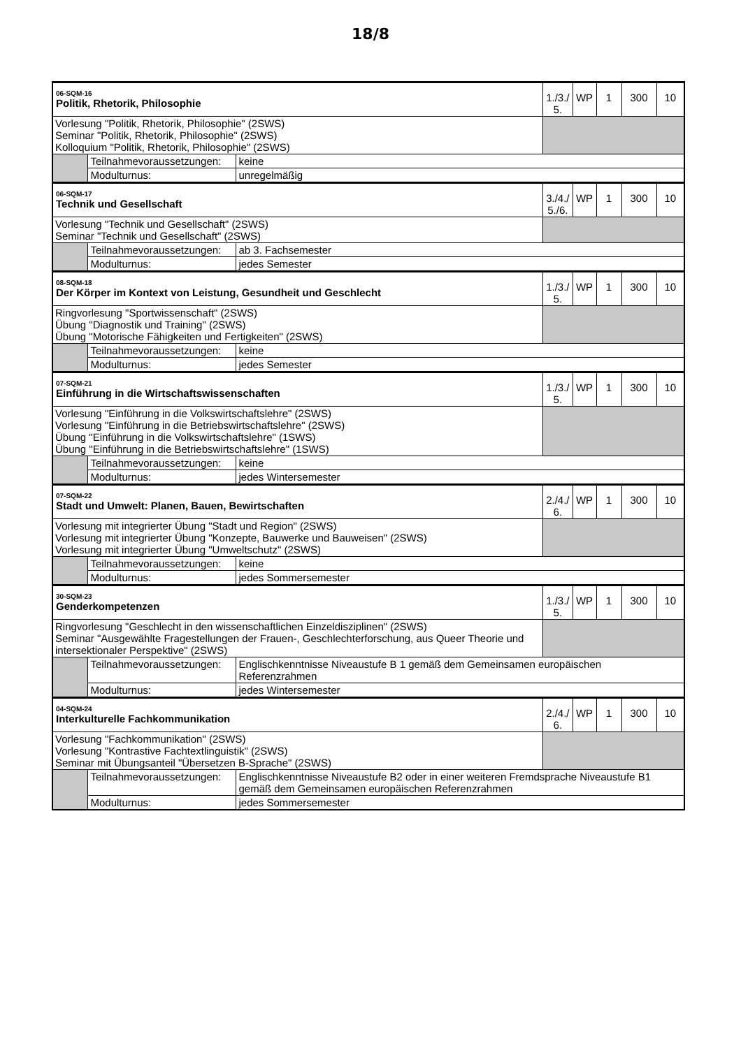18/8
| 06-SQM-16 Politik, Rhetorik, Philosophie | | | 1./3./ 5. | WP | 1 | 300 | 10 |
| Vorlesung "Politik, Rhetorik, Philosophie" (2SWS) Seminar "Politik, Rhetorik, Philosophie" (2SWS) Kolloquium "Politik, Rhetorik, Philosophie" (2SWS) | | | | | | | |
| | Teilnahmevoraussetzungen: | keine | | | | | |
| | Modulturnus: | unregelmäßig | | | | | |
| 06-SQM-17 Technik und Gesellschaft | | | 3./4./ 5./6. | WP | 1 | 300 | 10 |
| Vorlesung "Technik und Gesellschaft" (2SWS) Seminar "Technik und Gesellschaft" (2SWS) | | | | | | | |
| | Teilnahmevoraussetzungen: | ab 3. Fachsemester | | | | | |
| | Modulturnus: | jedes Semester | | | | | |
| 08-SQM-18 Der Körper im Kontext von Leistung, Gesundheit und Geschlecht | | | 1./3./ 5. | WP | 1 | 300 | 10 |
| Ringvorlesung "Sportwissenschaft" (2SWS) Übung "Diagnostik und Training" (2SWS) Übung "Motorische Fähigkeiten und Fertigkeiten" (2SWS) | | | | | | | |
| | Teilnahmevoraussetzungen: | keine | | | | | |
| | Modulturnus: | jedes Semester | | | | | |
| 07-SQM-21 Einführung in die Wirtschaftswissenschaften | | | 1./3./ 5. | WP | 1 | 300 | 10 |
| Vorlesung "Einführung in die Volkswirtschaftslehre" (2SWS) Vorlesung "Einführung in die Betriebswirtschaftslehre" (2SWS) Übung "Einführung in die Volkswirtschaftslehre" (1SWS) Übung "Einführung in die Betriebswirtschaftslehre" (1SWS) | | | | | | | |
| | Teilnahmevoraussetzungen: | keine | | | | | |
| | Modulturnus: | jedes Wintersemester | | | | | |
| 07-SQM-22 Stadt und Umwelt: Planen, Bauen, Bewirtschaften | | | 2./4./ 6. | WP | 1 | 300 | 10 |
| Vorlesung mit integrierter Übung "Stadt und Region" (2SWS) Vorlesung mit integrierter Übung "Konzepte, Bauwerke und Bauweisen" (2SWS) Vorlesung mit integrierter Übung "Umweltschutz" (2SWS) | | | | | | | |
| | Teilnahmevoraussetzungen: | keine | | | | | |
| | Modulturnus: | jedes Sommersemester | | | | | |
| 30-SQM-23 Genderkompetenzen | | | 1./3./ 5. | WP | 1 | 300 | 10 |
| Ringvorlesung "Geschlecht in den wissenschaftlichen Einzeldisziplinen" (2SWS) Seminar "Ausgewählte Fragestellungen der Frauen-, Geschlechterforschung, aus Queer Theorie und intersektionaler Perspektive" (2SWS) | | | | | | | |
| | Teilnahmevoraussetzungen: | Englischkenntnisse Niveaustufe B 1 gemäß dem Gemeinsamen europäischen Referenzrahmen | | | | | |
| | Modulturnus: | jedes Wintersemester | | | | | |
| 04-SQM-24 Interkulturelle Fachkommunikation | | | 2./4./ 6. | WP | 1 | 300 | 10 |
| Vorlesung "Fachkommunikation" (2SWS) Vorlesung "Kontrastive Fachtextlinguistik" (2SWS) Seminar mit Übungsanteil "Übersetzen B-Sprache" (2SWS) | | | | | | | |
| | Teilnahmevoraussetzungen: | Englischkenntnisse Niveaustufe B2 oder in einer weiteren Fremdsprache Niveaustufe B1 gemäß dem Gemeinsamen europäischen Referenzrahmen | | | | | |
| | Modulturnus: | jedes Sommersemester | | | | | |